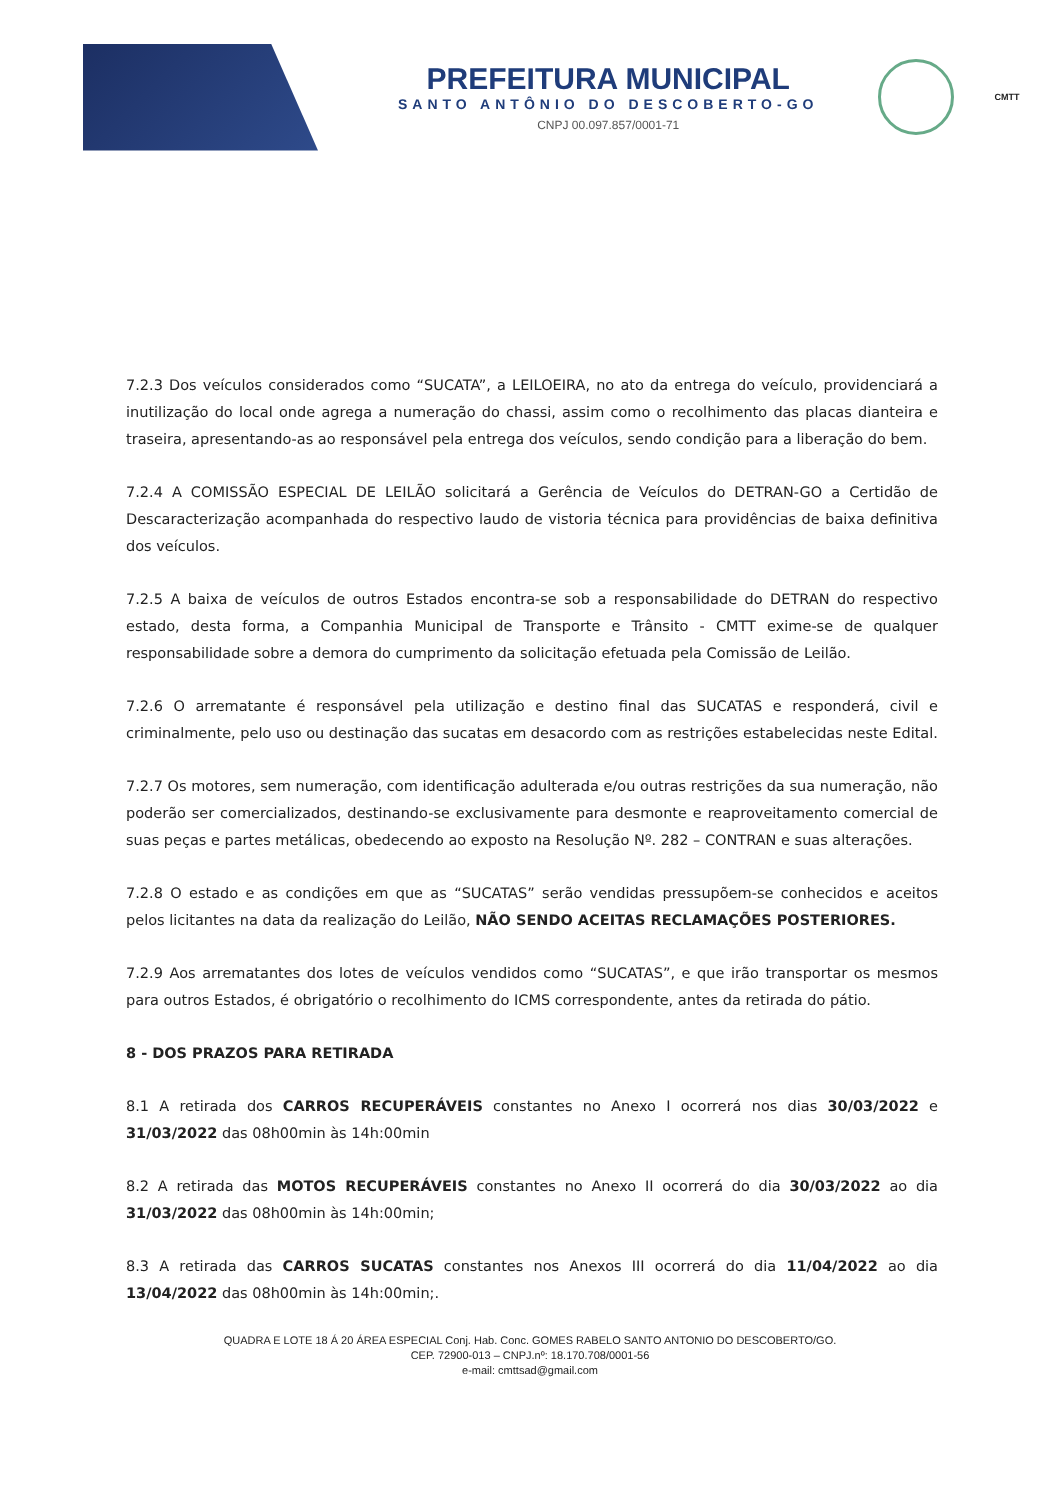PREFEITURA MUNICIPAL
SANTO ANTÔNIO DO DESCOBERTO-GO
CNPJ 00.097.857/0001-71
CMTT
7.2.3 Dos veículos considerados como “SUCATA”, a LEILOEIRA, no ato da entrega do veículo, providenciará a inutilização do local onde agrega a numeração do chassi, assim como o recolhimento das placas dianteira e traseira, apresentando-as ao responsável pela entrega dos veículos, sendo condição para a liberação do bem.
7.2.4 A COMISSÃO ESPECIAL DE LEILÃO solicitará a Gerência de Veículos do DETRAN-GO a Certidão de Descaracterização acompanhada do respectivo laudo de vistoria técnica para providências de baixa definitiva dos veículos.
7.2.5 A baixa de veículos de outros Estados encontra-se sob a responsabilidade do DETRAN do respectivo estado, desta forma, a Companhia Municipal de Transporte e Trânsito - CMTT exime-se de qualquer responsabilidade sobre a demora do cumprimento da solicitação efetuada pela Comissão de Leilão.
7.2.6 O arrematante é responsável pela utilização e destino final das SUCATAS e responderá, civil e criminalmente, pelo uso ou destinação das sucatas em desacordo com as restrições estabelecidas neste Edital.
7.2.7 Os motores, sem numeração, com identificação adulterada e/ou outras restrições da sua numeração, não poderão ser comercializados, destinando-se exclusivamente para desmonte e reaproveitamento comercial de suas peças e partes metálicas, obedecendo ao exposto na Resolução Nº. 282 – CONTRAN e suas alterações.
7.2.8 O estado e as condições em que as “SUCATAS” serão vendidas pressupõem-se conhecidos e aceitos pelos licitantes na data da realização do Leilão, NÃO SENDO ACEITAS RECLAMAÇÕES POSTERIORES.
7.2.9 Aos arrematantes dos lotes de veículos vendidos como “SUCATAS”, e que irão transportar os mesmos para outros Estados, é obrigatório o recolhimento do ICMS correspondente, antes da retirada do pátio.
8 - DOS PRAZOS PARA RETIRADA
8.1 A retirada dos CARROS RECUPERÁVEIS constantes no Anexo I ocorrerá nos dias 30/03/2022 e 31/03/2022 das 08h00min às 14h:00min
8.2 A retirada das MOTOS RECUPERÁVEIS constantes no Anexo II ocorrerá do dia 30/03/2022 ao dia 31/03/2022 das 08h00min às 14h:00min;
8.3 A retirada das CARROS SUCATAS constantes nos Anexos III ocorrerá do dia 11/04/2022 ao dia 13/04/2022 das 08h00min às 14h:00min;.
QUADRA E LOTE 18 Á 20 ÁREA ESPECIAL Conj. Hab. Conc. GOMES RABELO SANTO ANTONIO DO DESCOBERTO/GO.
CEP. 72900-013 – CNPJ.nº: 18.170.708/0001-56
e-mail: cmttsad@gmail.com